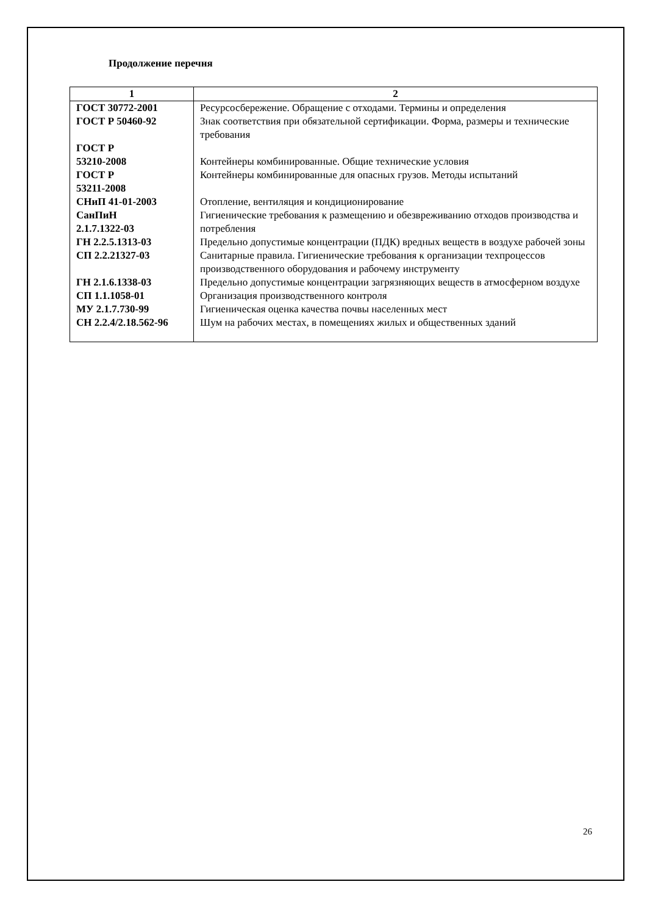Продолжение перечня
| 1 | 2 |
| --- | --- |
| ГОСТ 30772-2001 | Ресурсосбережение. Обращение с отходами. Термины и определения |
| ГОСТ Р 50460-92 | Знак соответствия при обязательной сертификации. Форма, размеры и технические требования |
| ГОСТ Р 53210-2008 | Контейнеры комбинированные. Общие технические условия |
| ГОСТ Р 53211-2008 | Контейнеры комбинированные для опасных грузов. Методы испытаний |
| СНиП 41-01-2003 | Отопление, вентиляция и кондиционирование |
| СанПиН 2.1.7.1322-03 | Гигиенические требования к размещению и обезвреживанию отходов производства и потребления |
| ГН 2.2.5.1313-03 | Предельно допустимые концентрации (ПДК) вредных веществ в воздухе рабочей зоны |
| СП 2.2.21327-03 | Санитарные правила. Гигиенические требования к организации техпроцессов производственного оборудования и рабочему инструменту |
| ГН 2.1.6.1338-03 | Предельно допустимые концентрации загрязняющих веществ в атмосферном воздухе |
| СП 1.1.1058-01 | Организация производственного контроля |
| МУ 2.1.7.730-99 | Гигиеническая оценка качества почвы населенных мест |
| СН 2.2.4/2.18.562-96 | Шум на рабочих местах, в помещениях жилых и общественных зданий |
26